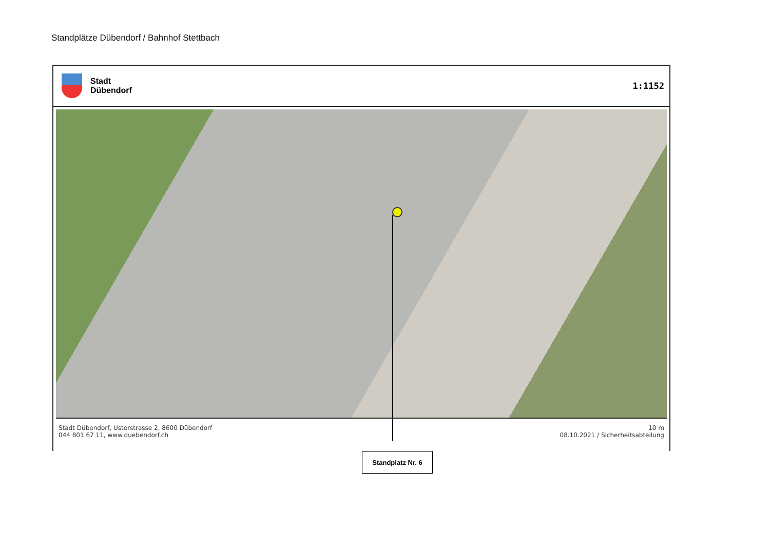Standplätze Dübendorf / Bahnhof Stettbach
Stadt
Dübendorf
1:1152
Stadt Dübendorf, Usterstrasse 2, 8600 Dübendorf
044 801 67 11, www.duebendorf.ch
10 m
08.10.2021 / Sicherheitsabteilung
Standplatz Nr. 6